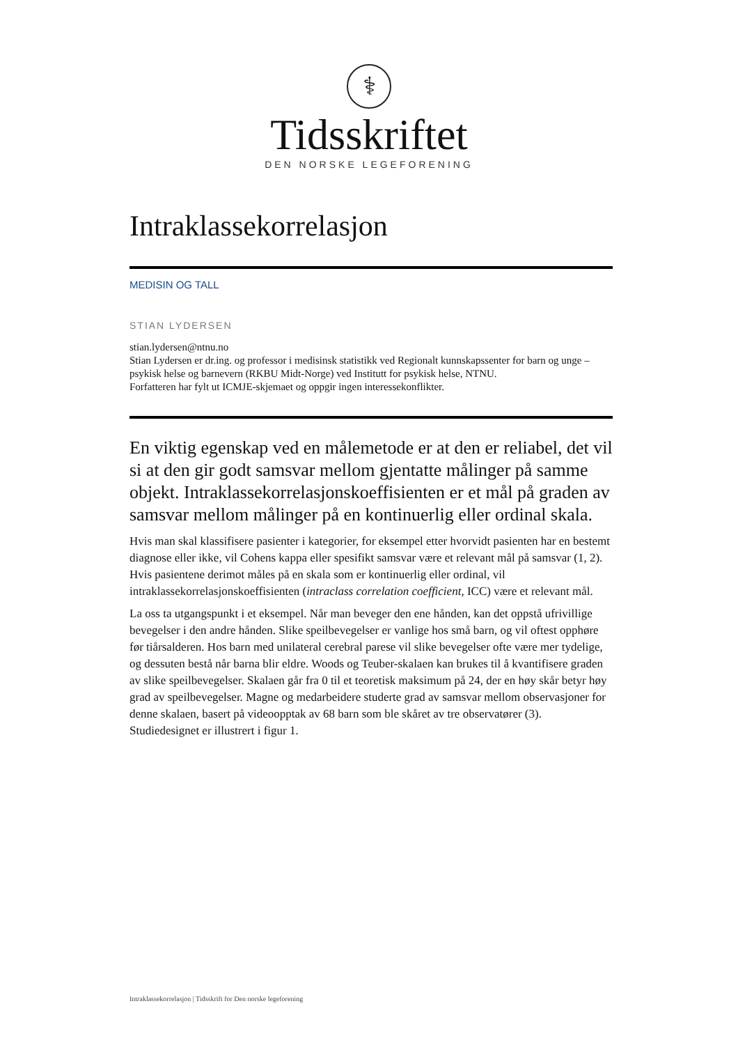⚕
Tidsskriftet
DEN NORSKE LEGEFORENING
Intraklassekorrelasjon
MEDISIN OG TALL
STIAN LYDERSEN
stian.lydersen@ntnu.no
Stian Lydersen er dr.ing. og professor i medisinsk statistikk ved Regionalt kunnskapssenter for barn og unge – psykisk helse og barnevern (RKBU Midt-Norge) ved Institutt for psykisk helse, NTNU.
Forfatteren har fylt ut ICMJE-skjemaet og oppgir ingen interessekonflikter.
En viktig egenskap ved en målemetode er at den er reliabel, det vil si at den gir godt samsvar mellom gjentatte målinger på samme objekt. Intraklassekorrelasjonskoeffisienten er et mål på graden av samsvar mellom målinger på en kontinuerlig eller ordinal skala.
Hvis man skal klassifisere pasienter i kategorier, for eksempel etter hvorvidt pasienten har en bestemt diagnose eller ikke, vil Cohens kappa eller spesifikt samsvar være et relevant mål på samsvar (1, 2). Hvis pasientene derimot måles på en skala som er kontinuerlig eller ordinal, vil intraklassekorrelasjonskoeffisienten (intraclass correlation coefficient, ICC) være et relevant mål.
La oss ta utgangspunkt i et eksempel. Når man beveger den ene hånden, kan det oppstå ufrivillige bevegelser i den andre hånden. Slike speilbevegelser er vanlige hos små barn, og vil oftest opphøre før tiårsalderen. Hos barn med unilateral cerebral parese vil slike bevegelser ofte være mer tydelige, og dessuten bestå når barna blir eldre. Woods og Teuber-skalaen kan brukes til å kvantifisere graden av slike speilbevegelser. Skalaen går fra 0 til et teoretisk maksimum på 24, der en høy skår betyr høy grad av speilbevegelser. Magne og medarbeidere studerte grad av samsvar mellom observasjoner for denne skalaen, basert på videoopptak av 68 barn som ble skåret av tre observatører (3). Studiedesignet er illustrert i figur 1.
Intraklassekorrelasjon | Tidsskrift for Den norske legeforening